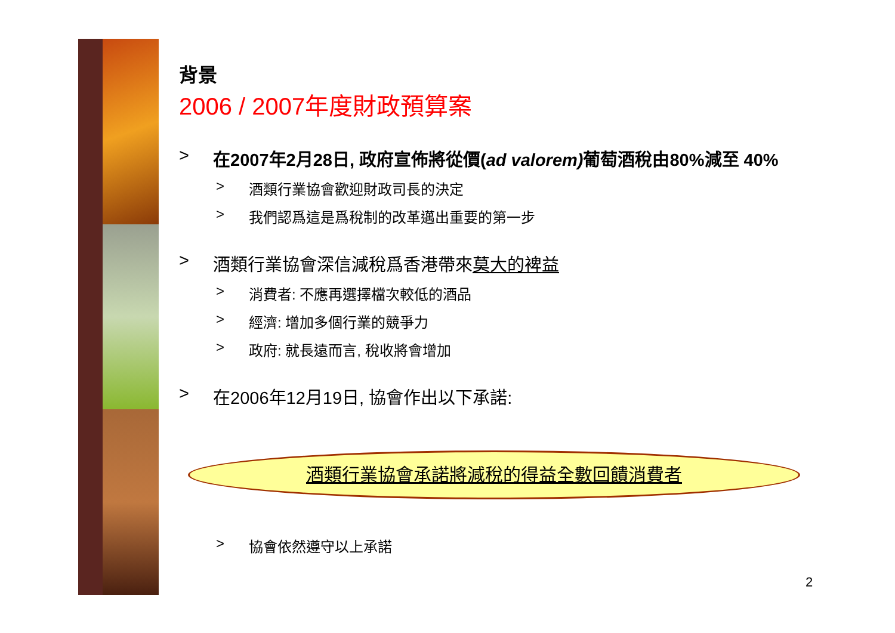背景
2006 / 2007年度財政預算案
> 在2007年2月28日, 政府宣佈將從價(ad valorem) 葡萄酒稅由80%減至 40%
> 酒類行業協會歡迎財政司長的決定
> 我們認爲這是爲稅制的改革邁出重要的第一步
> 酒類行業協會深信減稅爲香港帶來 莫大的裨益
> 消費者: 不應再選擇檔次較低的酒品
> 經濟: 增加多個行業的競爭力
> 政府: 就長遠而言, 稅收將會增加
> 在2006年12月19日, 協會作出以下承諾:
酒類行業協會承諾將減稅的得益全數回饋消費者
> 協會依然遵守以上承諾
2